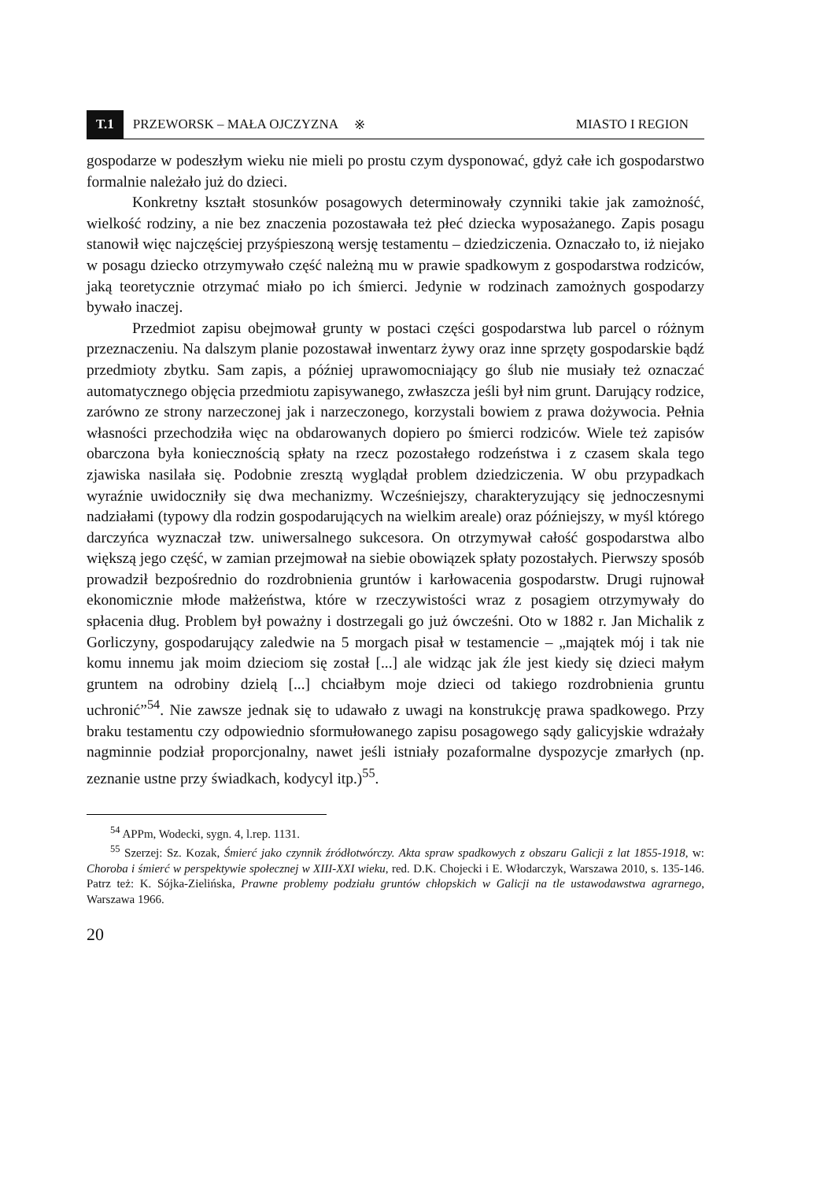T.1 PRZEWORSK – MAŁA OJCZYZNA ※ MIASTO I REGION
gospodarze w podeszłym wieku nie mieli po prostu czym dysponować, gdyż całe ich gospodarstwo formalnie należało już do dzieci.
Konkretny kształt stosunków posagowych determinowały czynniki takie jak zamożność, wielkość rodziny, a nie bez znaczenia pozostawała też płeć dziecka wyposażanego. Zapis posagu stanowił więc najczęściej przyśpieszoną wersję testamentu – dziedziczenia. Oznaczało to, iż niejako w posagu dziecko otrzymywało część należną mu w prawie spadkowym z gospodarstwa rodziców, jaką teoretycznie otrzymać miało po ich śmierci. Jedynie w rodzinach zamożnych gospodarzy bywało inaczej.
Przedmiot zapisu obejmował grunty w postaci części gospodarstwa lub parcel o różnym przeznaczeniu. Na dalszym planie pozostawał inwentarz żywy oraz inne sprzęty gospodarskie bądź przedmioty zbytku. Sam zapis, a później uprawomocniający go ślub nie musiały też oznaczać automatycznego objęcia przedmiotu zapisywanego, zwłaszcza jeśli był nim grunt. Darujący rodzice, zarówno ze strony narzeczonej jak i narzeczonego, korzystali bowiem z prawa dożywocia. Pełnia własności przechodziła więc na obdarowanych dopiero po śmierci rodziców. Wiele też zapisów obarczona była koniecznością spłaty na rzecz pozostałego rodzeństwa i z czasem skala tego zjawiska nasilała się. Podobnie zresztą wyglądał problem dziedziczenia. W obu przypadkach wyraźnie uwidoczniły się dwa mechanizmy. Wcześniejszy, charakteryzujący się jednoczesnymi nadziałami (typowy dla rodzin gospodarujących na wielkim areale) oraz późniejszy, w myśl którego darczyńca wyznaczał tzw. uniwersalnego sukcesora. On otrzymywał całość gospodarstwa albo większą jego część, w zamian przejmował na siebie obowiązek spłaty pozostałych. Pierwszy sposób prowadził bezpośrednio do rozdrobnienia gruntów i karłowacenia gospodarstw. Drugi rujnował ekonomicznie młode małżeństwa, które w rzeczywistości wraz z posagiem otrzymywały do spłacenia dług. Problem był poważny i dostrzegali go już ówcześni. Oto w 1882 r. Jan Michalik z Gorliczyny, gospodarujący zaledwie na 5 morgach pisał w testamencie – „majątek mój i tak nie komu innemu jak moim dzieciom się został [...] ale widząc jak źle jest kiedy się dzieci małym gruntem na odrobiny dzielą [...] chciałbym moje dzieci od takiego rozdrobnienia gruntu uchronić”<sup>54</sup>. Nie zawsze jednak się to udawało z uwagi na konstrukcję prawa spadkowego. Przy braku testamentu czy odpowiednio sformułowanego zapisu posagowego sądy galicyjskie wdrażały nagminnie podział proporcjonalny, nawet jeśli istniały pozaformalne dyspozycje zmarłych (np. zeznanie ustne przy świadkach, kodycyl itp.)<sup>55</sup>.
<sup>54</sup> APPm, Wodecki, sygn. 4, l.rep. 1131.
<sup>55</sup> Szerzej: Sz. Kozak, Śmierć jako czynnik źródłotwórczy. Akta spraw spadkowych z obszaru Galicji z lat 1855-1918, w: Choroba i śmierć w perspektywie społecznej w XIII-XXI wieku, red. D.K. Chojecki i E. Włodarczyk, Warszawa 2010, s. 135-146. Patrz też: K. Sójka-Zielińska, Prawne problemy podziału gruntów chłopskich w Galicji na tle ustawodawstwa agrarnego, Warszawa 1966.
20